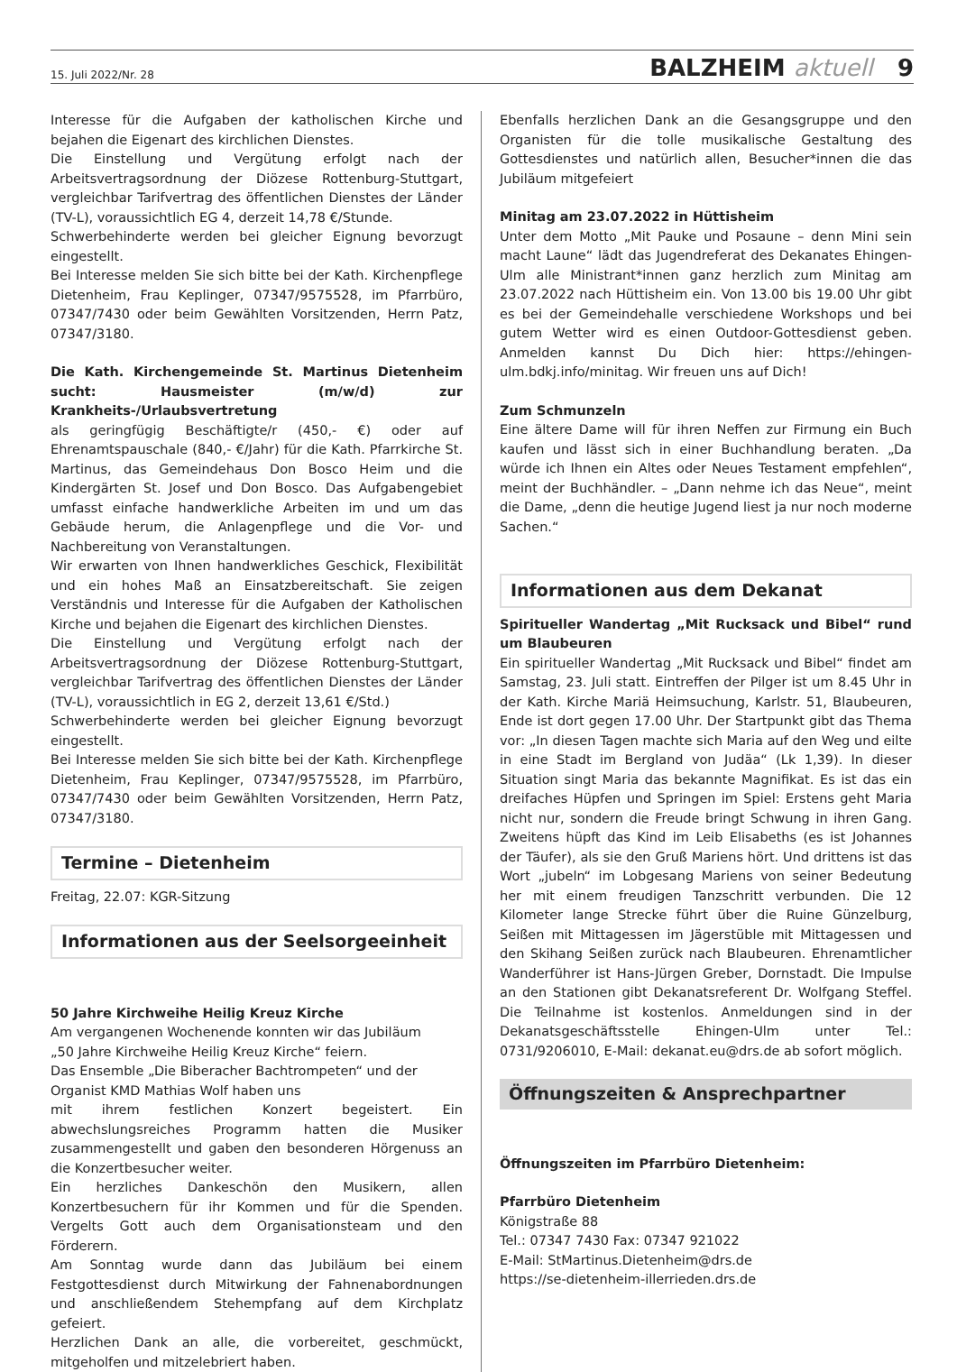15. Juli 2022/Nr. 28 BALZHEIM aktuell 9
Interesse für die Aufgaben der katholischen Kirche und bejahen die Eigenart des kirchlichen Dienstes.
Die Einstellung und Vergütung erfolgt nach der Arbeitsvertragsordnung der Diözese Rottenburg-Stuttgart, vergleichbar Tarifvertrag des öffentlichen Dienstes der Länder (TV-L), voraussichtlich EG 4, derzeit 14,78 €/Stunde.
Schwerbehinderte werden bei gleicher Eignung bevorzugt eingestellt.
Bei Interesse melden Sie sich bitte bei der Kath. Kirchenpflege Dietenheim, Frau Keplinger, 07347/9575528, im Pfarrbüro, 07347/7430 oder beim Gewählten Vorsitzenden, Herrn Patz, 07347/3180.
Die Kath. Kirchengemeinde St. Martinus Dietenheim sucht: Hausmeister (m/w/d) zur Krankheits-/Urlaubsvertretung
als geringfügig Beschäftigte/r (450,- €) oder auf Ehrenamtspauschale (840,- €/Jahr) für die Kath. Pfarrkirche St. Martinus, das Gemeindehaus Don Bosco Heim und die Kindergärten St. Josef und Don Bosco. Das Aufgabengebiet umfasst einfache handwerkliche Arbeiten im und um das Gebäude herum, die Anlagenpflege und die Vor- und Nachbereitung von Veranstaltungen.
Wir erwarten von Ihnen handwerkliches Geschick, Flexibilität und ein hohes Maß an Einsatzbereitschaft. Sie zeigen Verständnis und Interesse für die Aufgaben der Katholischen Kirche und bejahen die Eigenart des kirchlichen Dienstes.
Die Einstellung und Vergütung erfolgt nach der Arbeitsvertragsordnung der Diözese Rottenburg-Stuttgart, vergleichbar Tarifvertrag des öffentlichen Dienstes der Länder (TV-L), voraussichtlich in EG 2, derzeit 13,61 €/Std.)
Schwerbehinderte werden bei gleicher Eignung bevorzugt eingestellt.
Bei Interesse melden Sie sich bitte bei der Kath. Kirchenpflege Dietenheim, Frau Keplinger, 07347/9575528, im Pfarrbüro, 07347/7430 oder beim Gewählten Vorsitzenden, Herrn Patz, 07347/3180.
Termine – Dietenheim
Freitag, 22.07: KGR-Sitzung
Informationen aus der Seelsorgeeinheit
50 Jahre Kirchweihe Heilig Kreuz Kirche
Am vergangenen Wochenende konnten wir das Jubiläum
„50 Jahre Kirchweihe Heilig Kreuz Kirche“ feiern.
Das Ensemble „Die Biberacher Bachtrompeten“ und der Organist KMD Mathias Wolf haben uns
mit ihrem festlichen Konzert begeistert. Ein abwechslungsreiches Programm hatten die Musiker zusammengestellt und gaben den besonderen Hörgenuss an die Konzertbesucher weiter.
Ein herzliches Dankeschön den Musikern, allen Konzertbesuchern für ihr Kommen und für die Spenden. Vergelts Gott auch dem Organisationsteam und den Förderern.
Am Sonntag wurde dann das Jubiläum bei einem Festgottesdienst durch Mitwirkung der Fahnenabordnungen und anschließendem Stehempfang auf dem Kirchplatz gefeiert.
Herzlichen Dank an alle, die vorbereitet, geschmückt, mitgeholfen und mitzelebriert haben.
Ebenfalls herzlichen Dank an die Gesangsgruppe und den Organisten für die tolle musikalische Gestaltung des Gottesdienstes und natürlich allen, Besucher*innen die das Jubiläum mitgefeiert
Minitag am 23.07.2022 in Hüttisheim
Unter dem Motto „Mit Pauke und Posaune – denn Mini sein macht Laune“ lädt das Jugendreferat des Dekanates Ehingen-Ulm alle Ministrant*innen ganz herzlich zum Minitag am 23.07.2022 nach Hüttisheim ein. Von 13.00 bis 19.00 Uhr gibt es bei der Gemeindehalle verschiedene Workshops und bei gutem Wetter wird es einen Outdoor-Gottesdienst geben. Anmelden kannst Du Dich hier: https://ehingen-ulm.bdkj.info/minitag. Wir freuen uns auf Dich!
Zum Schmunzeln
Eine ältere Dame will für ihren Neffen zur Firmung ein Buch kaufen und lässt sich in einer Buchhandlung beraten. „Da würde ich Ihnen ein Altes oder Neues Testament empfehlen“, meint der Buchhändler. – „Dann nehme ich das Neue“, meint die Dame, „denn die heutige Jugend liest ja nur noch moderne Sachen.“
Informationen aus dem Dekanat
Spiritueller Wandertag „Mit Rucksack und Bibel“ rund um Blaubeuren
Ein spiritueller Wandertag „Mit Rucksack und Bibel“ findet am Samstag, 23. Juli statt. Eintreffen der Pilger ist um 8.45 Uhr in der Kath. Kirche Mariä Heimsuchung, Karlstr. 51, Blaubeuren, Ende ist dort gegen 17.00 Uhr. Der Startpunkt gibt das Thema vor: „In diesen Tagen machte sich Maria auf den Weg und eilte in eine Stadt im Bergland von Judäa“ (Lk 1,39). In dieser Situation singt Maria das bekannte Magnifikat. Es ist das ein dreifaches Hüpfen und Springen im Spiel: Erstens geht Maria nicht nur, sondern die Freude bringt Schwung in ihren Gang. Zweitens hüpft das Kind im Leib Elisabeths (es ist Johannes der Täufer), als sie den Gruß Mariens hört. Und drittens ist das Wort „jubeln“ im Lobgesang Mariens von seiner Bedeutung her mit einem freudigen Tanzschritt verbunden. Die 12 Kilometer lange Strecke führt über die Ruine Günzelburg, Seißen mit Mittagessen im Jägerstüble mit Mittagessen und den Skihang Seißen zurück nach Blaubeuren. Ehrenamtlicher Wanderführer ist Hans-Jürgen Greber, Dornstadt. Die Impulse an den Stationen gibt Dekanatsreferent Dr. Wolfgang Steffel. Die Teilnahme ist kostenlos. Anmeldungen sind in der Dekanatsgeschäftsstelle Ehingen-Ulm unter Tel.: 0731/9206010, E-Mail: dekanat.eu@drs.de ab sofort möglich.
Öffnungszeiten & Ansprechpartner
Öffnungszeiten im Pfarrbüro Dietenheim:
Pfarrbüro Dietenheim
Königstraße 88
Tel.: 07347 7430 Fax: 07347 921022
E-Mail: StMartinus.Dietenheim@drs.de
https://se-dietenheim-illerrieden.drs.de